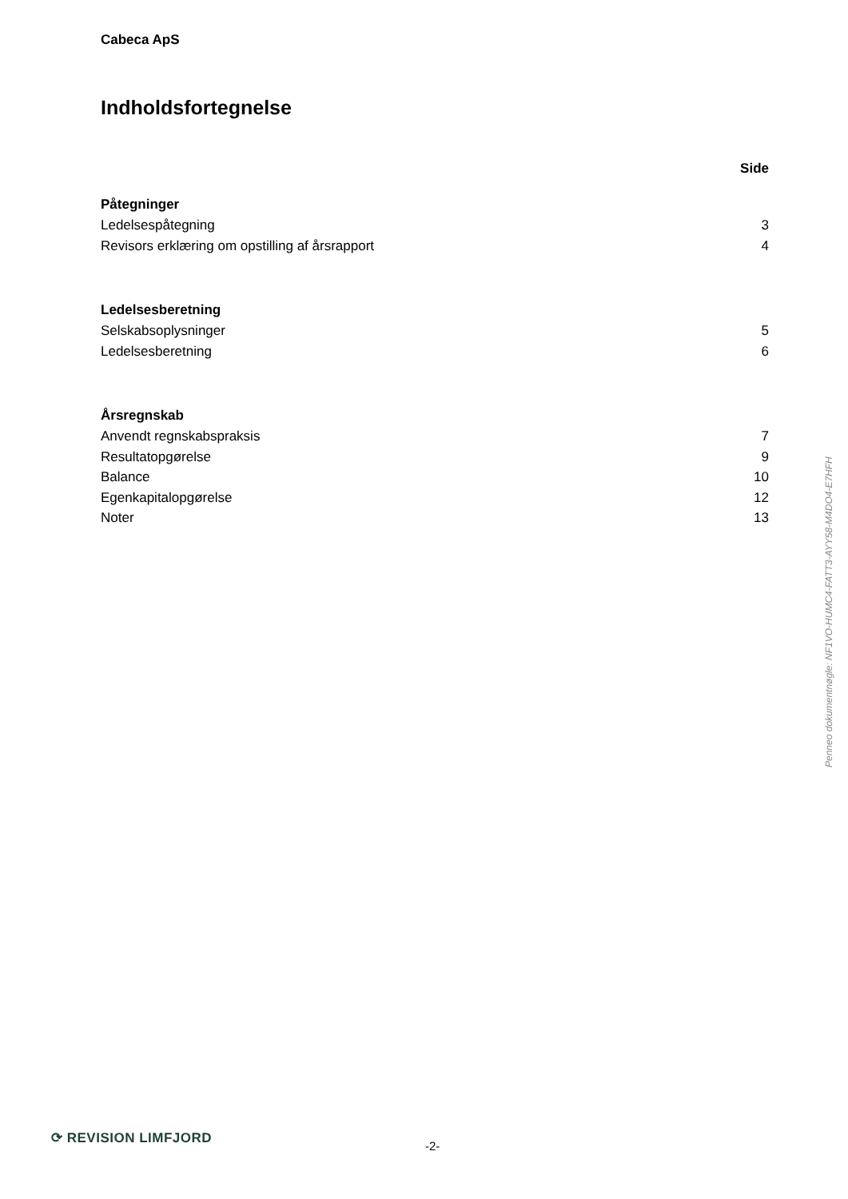Cabeca ApS
Indholdsfortegnelse
Side
Påtegninger
Ledelsespåtegning 3
Revisors erklæring om opstilling af årsrapport 4
Ledelsesberetning
Selskabsoplysninger 5
Ledelsesberetning 6
Årsregnskab
Anvendt regnskabspraksis 7
Resultatopgørelse 9
Balance 10
Egenkapitalopgørelse 12
Noter 13
Penneo dokumentnøgle: NF1VO-HUMC4-FATT3-AYY58-M4DO4-E7HFH
⟳ REVISION LIMFJORD
-2-